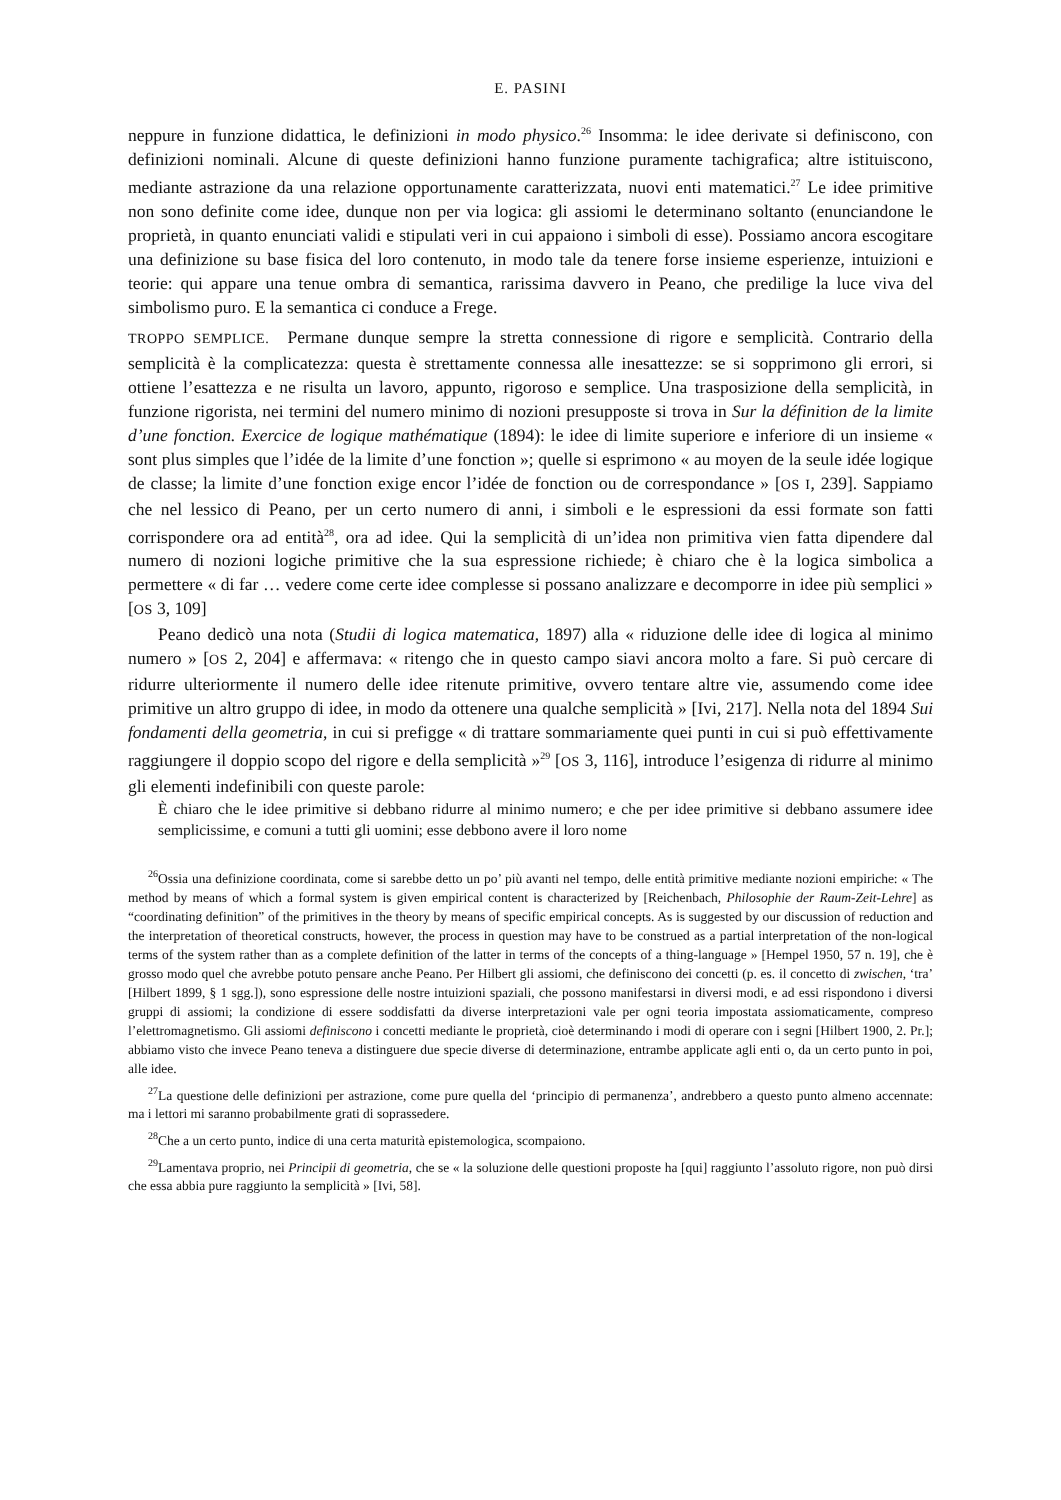E. PASINI
neppure in funzione didattica, le definizioni in modo physico.<sup>26</sup> Insomma: le idee derivate si definiscono, con definizioni nominali. Alcune di queste definizioni hanno funzione puramente tachigrafica; altre istituiscono, mediante astrazione da una relazione opportunamente caratterizzata, nuovi enti matematici.<sup>27</sup> Le idee primitive non sono definite come idee, dunque non per via logica: gli assiomi le determinano soltanto (enunciandone le proprietà, in quanto enunciati validi e stipulati veri in cui appaiono i simboli di esse). Possiamo ancora escogitare una definizione su base fisica del loro contenuto, in modo tale da tenere forse insieme esperienze, intuizioni e teorie: qui appare una tenue ombra di semantica, rarissima davvero in Peano, che predilige la luce viva del simbolismo puro. E la semantica ci conduce a Frege.
TROPPO SEMPLICE. Permane dunque sempre la stretta connessione di rigore e semplicità. Contrario della semplicità è la complicatezza: questa è strettamente connessa alle inesattezze: se si sopprimono gli errori, si ottiene l’esattezza e ne risulta un lavoro, appunto, rigoroso e semplice. Una trasposizione della semplicità, in funzione rigorista, nei termini del numero minimo di nozioni presupposte si trova in Sur la définition de la limite d’une fonction. Exercice de logique mathématique (1894): le idee di limite superiore e inferiore di un insieme « sont plus simples que l’idée de la limite d’une fonction »; quelle si esprimono « au moyen de la seule idée logique de classe; la limite d’une fonction exige encor l’idée de fonction ou de correspondance » [OS I, 239]. Sappiamo che nel lessico di Peano, per un certo numero di anni, i simboli e le espressioni da essi formate son fatti corrispondere ora ad entità<sup>28</sup>, ora ad idee. Qui la semplicità di un’idea non primitiva vien fatta dipendere dal numero di nozioni logiche primitive che la sua espressione richiede; è chiaro che è la logica simbolica a permettere « di far … vedere come certe idee complesse si possano analizzare e decomporre in idee più semplici » [OS 3, 109]
Peano dedicò una nota (Studii di logica matematica, 1897) alla « riduzione delle idee di logica al minimo numero » [OS 2, 204] e affermava: « ritengo che in questo campo siavi ancora molto a fare. Si può cercare di ridurre ulteriormente il numero delle idee ritenute primitive, ovvero tentare altre vie, assumendo come idee primitive un altro gruppo di idee, in modo da ottenere una qualche semplicità » [Ivi, 217]. Nella nota del 1894 Sui fondamenti della geometria, in cui si prefigge « di trattare sommariamente quei punti in cui si può effettivamente raggiungere il doppio scopo del rigore e della semplicità »<sup>29</sup> [OS 3, 116], introduce l’esigenza di ridurre al minimo gli elementi indefinibili con queste parole:
È chiaro che le idee primitive si debbano ridurre al minimo numero; e che per idee primitive si debbano assumere idee semplicissime, e comuni a tutti gli uomini; esse debbono avere il loro nome
<sup>26</sup> Ossia una definizione coordinata, come si sarebbe detto un po’ più avanti nel tempo, delle entità primitive mediante nozioni empiriche: « The method by means of which a formal system is given empirical content is characterized by [Reichenbach, Philosophie der Raum-Zeit-Lehre] as “coordinating definition” of the primitives in the theory by means of specific empirical concepts. As is suggested by our discussion of reduction and the interpretation of theoretical constructs, however, the process in question may have to be construed as a partial interpretation of the non-logical terms of the system rather than as a complete definition of the latter in terms of the concepts of a thing-language » [Hempel 1950, 57 n. 19], che è grosso modo quel che avrebbe potuto pensare anche Peano. Per Hilbert gli assiomi, che definiscono dei concetti (p. es. il concetto di zwischen, ‘tra’ [Hilbert 1899, § 1 sgg.]), sono espressione delle nostre intuizioni spaziali, che possono manifestarsi in diversi modi, e ad essi rispondono i diversi gruppi di assiomi; la condizione di essere soddisfatti da diverse interpretazioni vale per ogni teoria impostata assiomaticamente, compreso l’elettromagnetismo. Gli assiomi definiscono i concetti mediante le proprietà, cioè determinando i modi di operare con i segni [Hilbert 1900, 2. Pr.]; abbiamo visto che invece Peano teneva a distinguere due specie diverse di determinazione, entrambe applicate agli enti o, da un certo punto in poi, alle idee.
<sup>27</sup> La questione delle definizioni per astrazione, come pure quella del ‘principio di permanenza’, andrebbero a questo punto almeno accennate: ma i lettori mi saranno probabilmente grati di soprassedere.
<sup>28</sup> Che a un certo punto, indice di una certa maturità epistemologica, scompaiono.
<sup>29</sup> Lamentava proprio, nei Principii di geometria, che se « la soluzione delle questioni proposte ha [qui] raggiunto l’assoluto rigore, non può dirsi che essa abbia pure raggiunto la semplicità » [Ivi, 58].